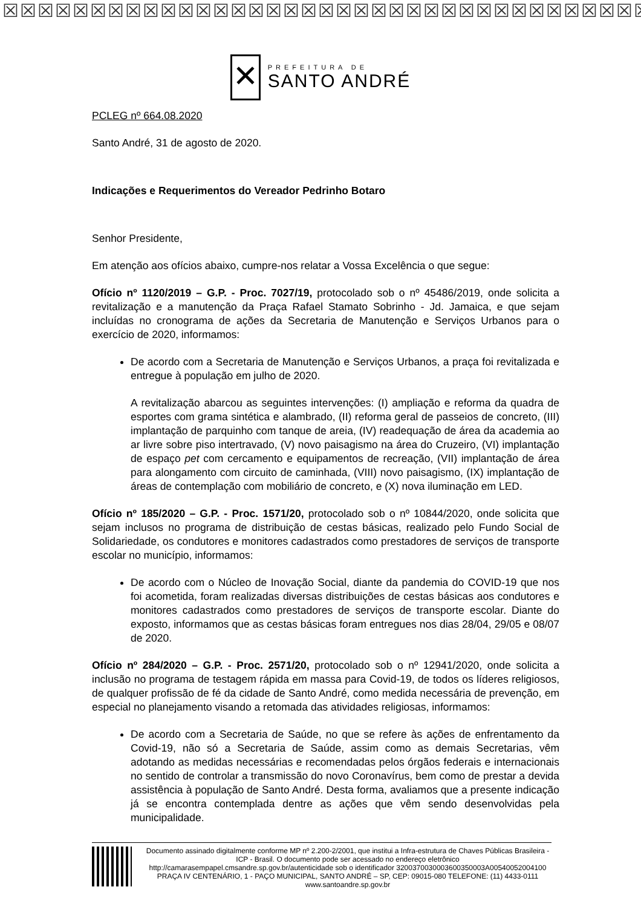☒☒☒☒☒☒☒☒☒☒☒☒☒☒☒☒☒☒☒☒☒☒☒☒☒☒☒☒☒☒☒☒☒☒☒☒☒☒
✕
PREFEITURA DE
SANTO ANDRÉ
PCLEG nº 664.08.2020
Santo André, 31 de agosto de 2020.
Indicações e Requerimentos do Vereador Pedrinho Botaro
Senhor Presidente,
Em atenção aos ofícios abaixo, cumpre-nos relatar a Vossa Excelência o que segue:
Ofício nº 1120/2019 – G.P. - Proc. 7027/19, protocolado sob o nº 45486/2019, onde solicita a revitalização e a manutenção da Praça Rafael Stamato Sobrinho - Jd. Jamaica, e que sejam incluídas no cronograma de ações da Secretaria de Manutenção e Serviços Urbanos para o exercício de 2020, informamos:
De acordo com a Secretaria de Manutenção e Serviços Urbanos, a praça foi revitalizada e entregue à população em julho de 2020.
A revitalização abarcou as seguintes intervenções: (I) ampliação e reforma da quadra de esportes com grama sintética e alambrado, (II) reforma geral de passeios de concreto, (III) implantação de parquinho com tanque de areia, (IV) readequação de área da academia ao ar livre sobre piso intertravado, (V) novo paisagismo na área do Cruzeiro, (VI) implantação de espaço pet com cercamento e equipamentos de recreação, (VII) implantação de área para alongamento com circuito de caminhada, (VIII) novo paisagismo, (IX) implantação de áreas de contemplação com mobiliário de concreto, e (X) nova iluminação em LED.
Ofício nº 185/2020 – G.P. - Proc. 1571/20, protocolado sob o nº 10844/2020, onde solicita que sejam inclusos no programa de distribuição de cestas básicas, realizado pelo Fundo Social de Solidariedade, os condutores e monitores cadastrados como prestadores de serviços de transporte escolar no município, informamos:
De acordo com o Núcleo de Inovação Social, diante da pandemia do COVID-19 que nos foi acometida, foram realizadas diversas distribuições de cestas básicas aos condutores e monitores cadastrados como prestadores de serviços de transporte escolar. Diante do exposto, informamos que as cestas básicas foram entregues nos dias 28/04, 29/05 e 08/07 de 2020.
Ofício nº 284/2020 – G.P. - Proc. 2571/20, protocolado sob o nº 12941/2020, onde solicita a inclusão no programa de testagem rápida em massa para Covid-19, de todos os líderes religiosos, de qualquer profissão de fé da cidade de Santo André, como medida necessária de prevenção, em especial no planejamento visando a retomada das atividades religiosas, informamos:
De acordo com a Secretaria de Saúde, no que se refere às ações de enfrentamento da Covid-19, não só a Secretaria de Saúde, assim como as demais Secretarias, vêm adotando as medidas necessárias e recomendadas pelos órgãos federais e internacionais no sentido de controlar a transmissão do novo Coronavírus, bem como de prestar a devida assistência à população de Santo André. Desta forma, avaliamos que a presente indicação já se encontra contemplada dentre as ações que vêm sendo desenvolvidas pela municipalidade.
Documento assinado digitalmente conforme MP nº 2.200-2/2001, que institui a Infra-estrutura de Chaves Públicas Brasileira - ICP - Brasil. O documento pode ser acessado no endereço eletrônico http://camarasempapel.cmsandre.sp.gov.br/autenticidade sob o identificador 3200370030003600350003A00540052004100
PRAÇA IV CENTENÁRIO, 1 - PAÇO MUNICIPAL, SANTO ANDRÉ – SP, CEP: 09015-080 TELEFONE: (11) 4433-0111 www.santoandre.sp.gov.br